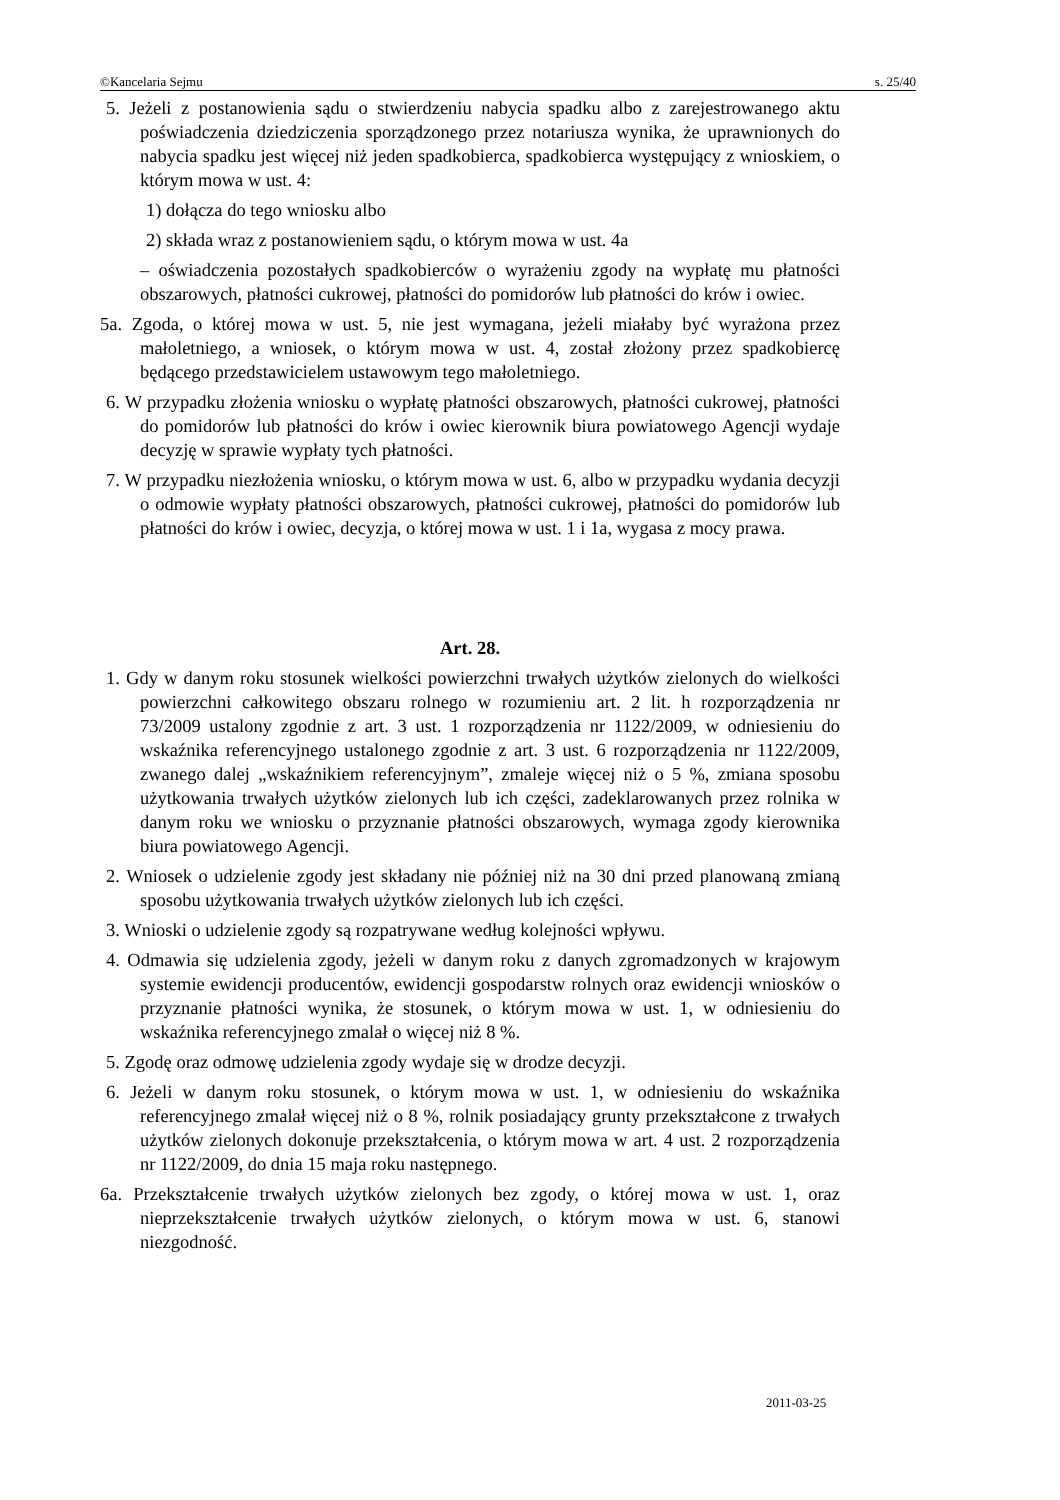©Kancelaria Sejmu s. 25/40
5. Jeżeli z postanowienia sądu o stwierdzeniu nabycia spadku albo z zarejestrowanego aktu poświadczenia dziedziczenia sporządzonego przez notariusza wynika, że uprawnionych do nabycia spadku jest więcej niż jeden spadkobierca, spadkobierca występujący z wnioskiem, o którym mowa w ust. 4:
1) dołącza do tego wniosku albo
2) składa wraz z postanowieniem sądu, o którym mowa w ust. 4a
– oświadczenia pozostałych spadkobierców o wyrażeniu zgody na wypłatę mu płatności obszarowych, płatności cukrowej, płatności do pomidorów lub płatności do krów i owiec.
5a. Zgoda, o której mowa w ust. 5, nie jest wymagana, jeżeli miałaby być wyrażona przez małoletniego, a wniosek, o którym mowa w ust. 4, został złożony przez spadkobiercę będącego przedstawicielem ustawowym tego małoletniego.
6. W przypadku złożenia wniosku o wypłatę płatności obszarowych, płatności cukrowej, płatności do pomidorów lub płatności do krów i owiec kierownik biura powiatowego Agencji wydaje decyzję w sprawie wypłaty tych płatności.
7. W przypadku niezłożenia wniosku, o którym mowa w ust. 6, albo w przypadku wydania decyzji o odmowie wypłaty płatności obszarowych, płatności cukrowej, płatności do pomidorów lub płatności do krów i owiec, decyzja, o której mowa w ust. 1 i 1a, wygasa z mocy prawa.
Art. 28.
1. Gdy w danym roku stosunek wielkości powierzchni trwałych użytków zielonych do wielkości powierzchni całkowitego obszaru rolnego w rozumieniu art. 2 lit. h rozporządzenia nr 73/2009 ustalony zgodnie z art. 3 ust. 1 rozporządzenia nr 1122/2009, w odniesieniu do wskaźnika referencyjnego ustalonego zgodnie z art. 3 ust. 6 rozporządzenia nr 1122/2009, zwanego dalej „wskaźnikiem referencyjnym”, zmaleje więcej niż o 5 %, zmiana sposobu użytkowania trwałych użytków zielonych lub ich części, zadeklarowanych przez rolnika w danym roku we wniosku o przyznanie płatności obszarowych, wymaga zgody kierownika biura powiatowego Agencji.
2. Wniosek o udzielenie zgody jest składany nie później niż na 30 dni przed planowaną zmianą sposobu użytkowania trwałych użytków zielonych lub ich części.
3. Wnioski o udzielenie zgody są rozpatrywane według kolejności wpływu.
4. Odmawia się udzielenia zgody, jeżeli w danym roku z danych zgromadzonych w krajowym systemie ewidencji producentów, ewidencji gospodarstw rolnych oraz ewidencji wniosków o przyznanie płatności wynika, że stosunek, o którym mowa w ust. 1, w odniesieniu do wskaźnika referencyjnego zmalał o więcej niż 8 %.
5. Zgodę oraz odmowę udzielenia zgody wydaje się w drodze decyzji.
6. Jeżeli w danym roku stosunek, o którym mowa w ust. 1, w odniesieniu do wskaźnika referencyjnego zmalał więcej niż o 8 %, rolnik posiadający grunty przekształcone z trwałych użytków zielonych dokonuje przekształcenia, o którym mowa w art. 4 ust. 2 rozporządzenia nr 1122/2009, do dnia 15 maja roku następnego.
6a. Przekształcenie trwałych użytków zielonych bez zgody, o której mowa w ust. 1, oraz nieprzekształcenie trwałych użytków zielonych, o którym mowa w ust. 6, stanowi niezgodność.
2011-03-25